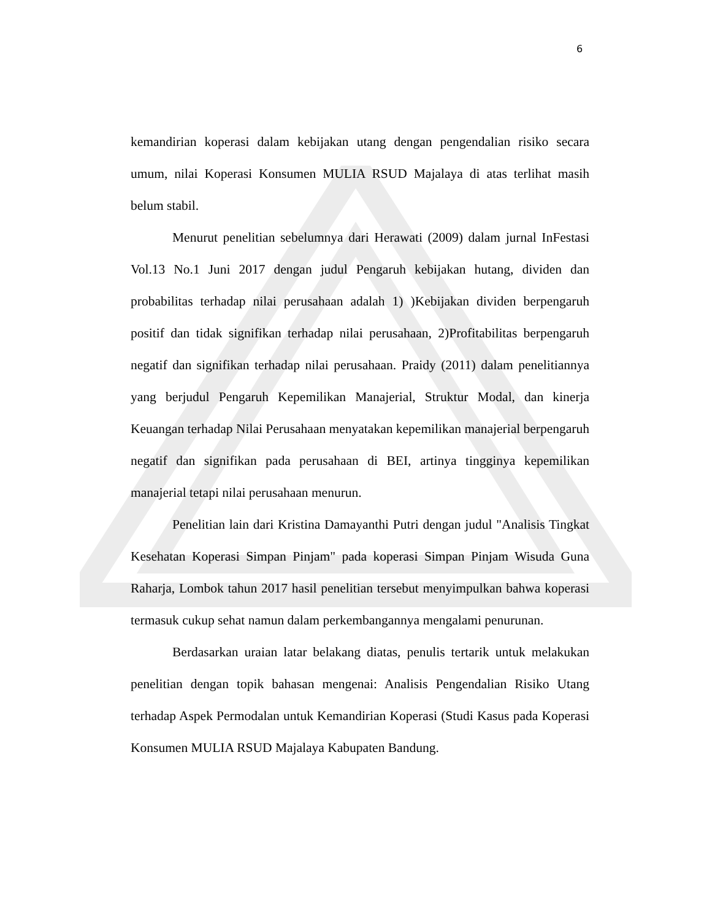6
kemandirian koperasi dalam kebijakan utang dengan pengendalian risiko secara umum, nilai Koperasi Konsumen MULIA RSUD Majalaya di atas terlihat masih belum stabil.
Menurut penelitian sebelumnya dari Herawati (2009) dalam jurnal InFestasi Vol.13 No.1 Juni 2017 dengan judul Pengaruh kebijakan hutang, dividen dan probabilitas terhadap nilai perusahaan adalah 1) )Kebijakan dividen berpengaruh positif dan tidak signifikan terhadap nilai perusahaan, 2)Profitabilitas berpengaruh negatif dan signifikan terhadap nilai perusahaan. Praidy (2011) dalam penelitiannya yang berjudul Pengaruh Kepemilikan Manajerial, Struktur Modal, dan kinerja Keuangan terhadap Nilai Perusahaan menyatakan kepemilikan manajerial berpengaruh negatif dan signifikan pada perusahaan di BEI, artinya tingginya kepemilikan manajerial tetapi nilai perusahaan menurun.
Penelitian lain dari Kristina Damayanthi Putri dengan judul "Analisis Tingkat Kesehatan Koperasi Simpan Pinjam" pada koperasi Simpan Pinjam Wisuda Guna Raharja, Lombok tahun 2017 hasil penelitian tersebut menyimpulkan bahwa koperasi termasuk cukup sehat namun dalam perkembangannya mengalami penurunan.
Berdasarkan uraian latar belakang diatas, penulis tertarik untuk melakukan penelitian dengan topik bahasan mengenai: Analisis Pengendalian Risiko Utang terhadap Aspek Permodalan untuk Kemandirian Koperasi (Studi Kasus pada Koperasi Konsumen MULIA RSUD Majalaya Kabupaten Bandung.